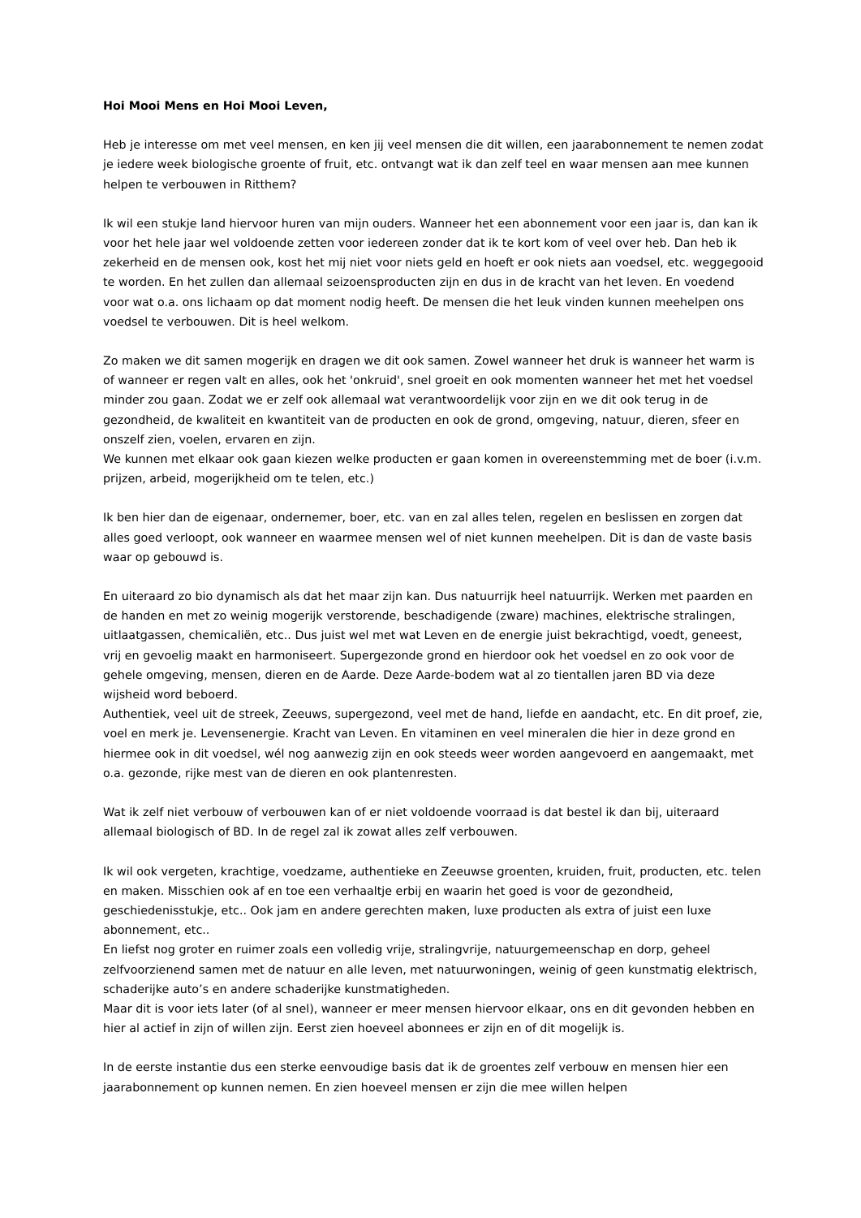Hoi Mooi Mens en Hoi Mooi Leven,
Heb je interesse om met veel mensen, en ken jij veel mensen die dit willen, een jaarabonnement te nemen zodat je iedere week biologische groente of fruit, etc. ontvangt wat ik dan zelf teel en waar mensen aan mee kunnen helpen te verbouwen in Ritthem?
Ik wil een stukje land hiervoor huren van mijn ouders. Wanneer het een abonnement voor een jaar is, dan kan ik voor het hele jaar wel voldoende zetten voor iedereen zonder dat ik te kort kom of veel over heb. Dan heb ik zekerheid en de mensen ook, kost het mij niet voor niets geld en hoeft er ook niets aan voedsel, etc. weggegooid te worden. En het zullen dan allemaal seizoensproducten zijn en dus in de kracht van het leven. En voedend voor wat o.a. ons lichaam op dat moment nodig heeft. De mensen die het leuk vinden kunnen meehelpen ons voedsel te verbouwen. Dit is heel welkom.
Zo maken we dit samen mogerijk en dragen we dit ook samen. Zowel wanneer het druk is wanneer het warm is of wanneer er regen valt en alles, ook het 'onkruid', snel groeit en ook momenten wanneer het met het voedsel minder zou gaan. Zodat we er zelf ook allemaal wat verantwoordelijk voor zijn en we dit ook terug in de gezondheid, de kwaliteit en kwantiteit van de producten en ook de grond, omgeving, natuur, dieren, sfeer en onszelf zien, voelen, ervaren en zijn.
We kunnen met elkaar ook gaan kiezen welke producten er gaan komen in overeenstemming met de boer (i.v.m. prijzen, arbeid, mogerijkheid om te telen, etc.)
Ik ben hier dan de eigenaar, ondernemer, boer, etc. van en zal alles telen, regelen en beslissen en zorgen dat alles goed verloopt, ook wanneer en waarmee mensen wel of niet kunnen meehelpen. Dit is dan de vaste basis waar op gebouwd is.
En uiteraard zo bio dynamisch als dat het maar zijn kan. Dus natuurrijk heel natuurrijk. Werken met paarden en de handen en met zo weinig mogerijk verstorende, beschadigende (zware) machines, elektrische stralingen, uitlaatgassen, chemicaliën, etc.. Dus juist wel met wat Leven en de energie juist bekrachtigd, voedt, geneest, vrij en gevoelig maakt en harmoniseert. Supergezonde grond en hierdoor ook het voedsel en zo ook voor de gehele omgeving, mensen, dieren en de Aarde. Deze Aarde-bodem wat al zo tientallen jaren BD via deze wijsheid word beboerd.
Authentiek, veel uit de streek, Zeeuws, supergezond, veel met de hand, liefde en aandacht, etc. En dit proef, zie, voel en merk je. Levensenergie. Kracht van Leven. En vitaminen en veel mineralen die hier in deze grond en hiermee ook in dit voedsel, wél nog aanwezig zijn en ook steeds weer worden aangevoerd en aangemaakt, met o.a. gezonde, rijke mest van de dieren en ook plantenresten.
Wat ik zelf niet verbouw of verbouwen kan of er niet voldoende voorraad is dat bestel ik dan bij, uiteraard allemaal biologisch of BD. In de regel zal ik zowat alles zelf verbouwen.
Ik wil ook vergeten, krachtige, voedzame, authentieke en Zeeuwse groenten, kruiden, fruit, producten, etc. telen en maken. Misschien ook af en toe een verhaaltje erbij en waarin het goed is voor de gezondheid, geschiedenisstukje, etc.. Ook jam en andere gerechten maken, luxe producten als extra of juist een luxe abonnement, etc..
En liefst nog groter en ruimer zoals een volledig vrije, stralingvrije, natuurgemeenschap en dorp, geheel zelfvoorzienend samen met de natuur en alle leven, met natuurwoningen, weinig of geen kunstmatig elektrisch, schaderijke auto’s en andere schaderijke kunstmatigheden.
Maar dit is voor iets later (of al snel), wanneer er meer mensen hiervoor elkaar, ons en dit gevonden hebben en hier al actief in zijn of willen zijn. Eerst zien hoeveel abonnees er zijn en of dit mogelijk is.
In de eerste instantie dus een sterke eenvoudige basis dat ik de groentes zelf verbouw en mensen hier een jaarabonnement op kunnen nemen. En zien hoeveel mensen er zijn die mee willen helpen